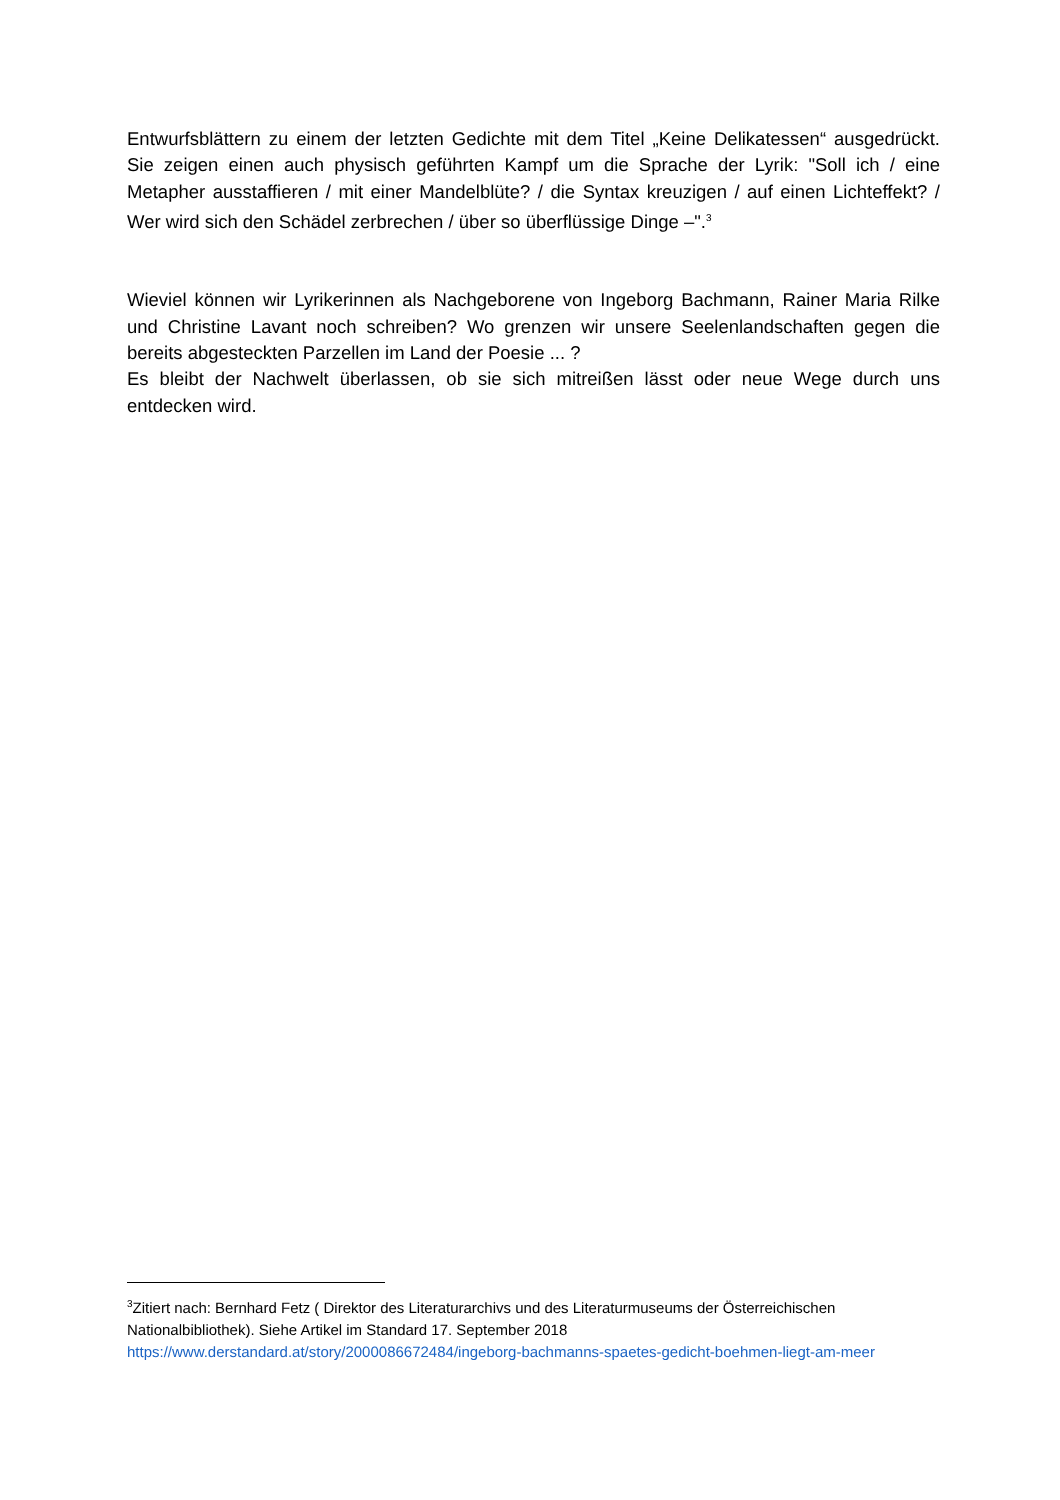Entwurfsblättern zu einem der letzten Gedichte mit dem Titel „Keine Delikatessen“ ausgedrückt. Sie zeigen einen auch physisch geführten Kampf um die Sprache der Lyrik: "Soll ich / eine Metapher ausstaffieren / mit einer Mandelblüte? / die Syntax kreuzigen / auf einen Lichteffekt? / Wer wird sich den Schädel zerbrechen / über so überflüssige Dinge –".<sup>3</sup>
Wieviel können wir Lyrikerinnen als Nachgeborene von Ingeborg Bachmann, Rainer Maria Rilke und Christine Lavant noch schreiben? Wo grenzen wir unsere Seelenlandschaften gegen die bereits abgesteckten Parzellen im Land der Poesie ... ?
Es bleibt der Nachwelt überlassen, ob sie sich mitreißen lässt oder neue Wege durch uns entdecken wird.
<sup>3</sup> Zitiert nach: Bernhard Fetz ( Direktor des Literaturarchivs und des Literaturmuseums der Österreichischen Nationalbibliothek). Siehe Artikel im Standard 17. September 2018 https://www.derstandard.at/story/2000086672484/ingeborg-bachmanns-spaetes-gedicht-boehmen-liegt-am-meer